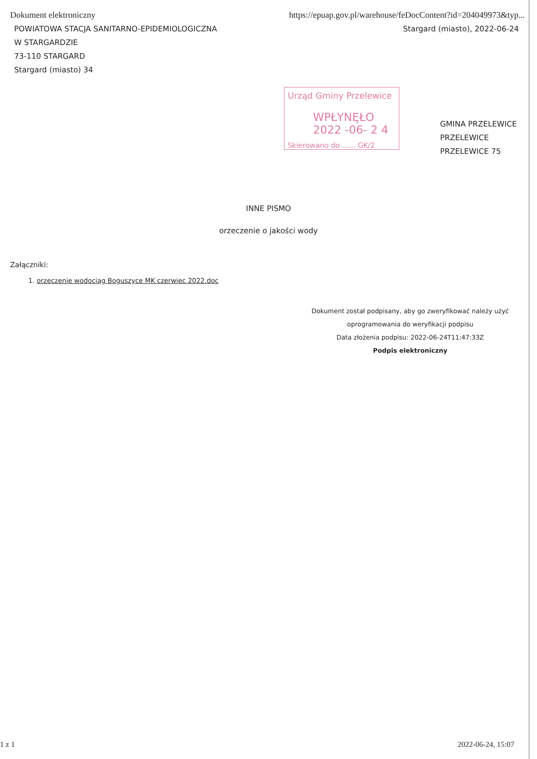Dokument elektroniczny https://epuap.gov.pl/warehouse/feDocContent?id=204049973&typ...
POWIATOWA STACJA SANITARNO-EPIDEMIOLOGICZNA
W STARGARDZIE
73-110 STARGARD
Stargard (miasto) 34
Stargard (miasto), 2022-06-24
Urząd Gminy Przelewice
WPŁYNĘŁO 2022 -06- 2 4
Skierowano do ...... GK/2
GMINA PRZELEWICE
PRZELEWICE
PRZELEWICE 75
INNE PISMO
orzeczenie o jakości wody
Załączniki:
1. orzeczenie wodociąg Boguszyce MK czerwiec 2022.doc
Dokument został podpisany, aby go zweryfikować należy użyć
oprogramowania do weryfikacji podpisu
Data złożenia podpisu: 2022-06-24T11:47:33Z
Podpis elektroniczny
1 z 1 2022-06-24, 15:07